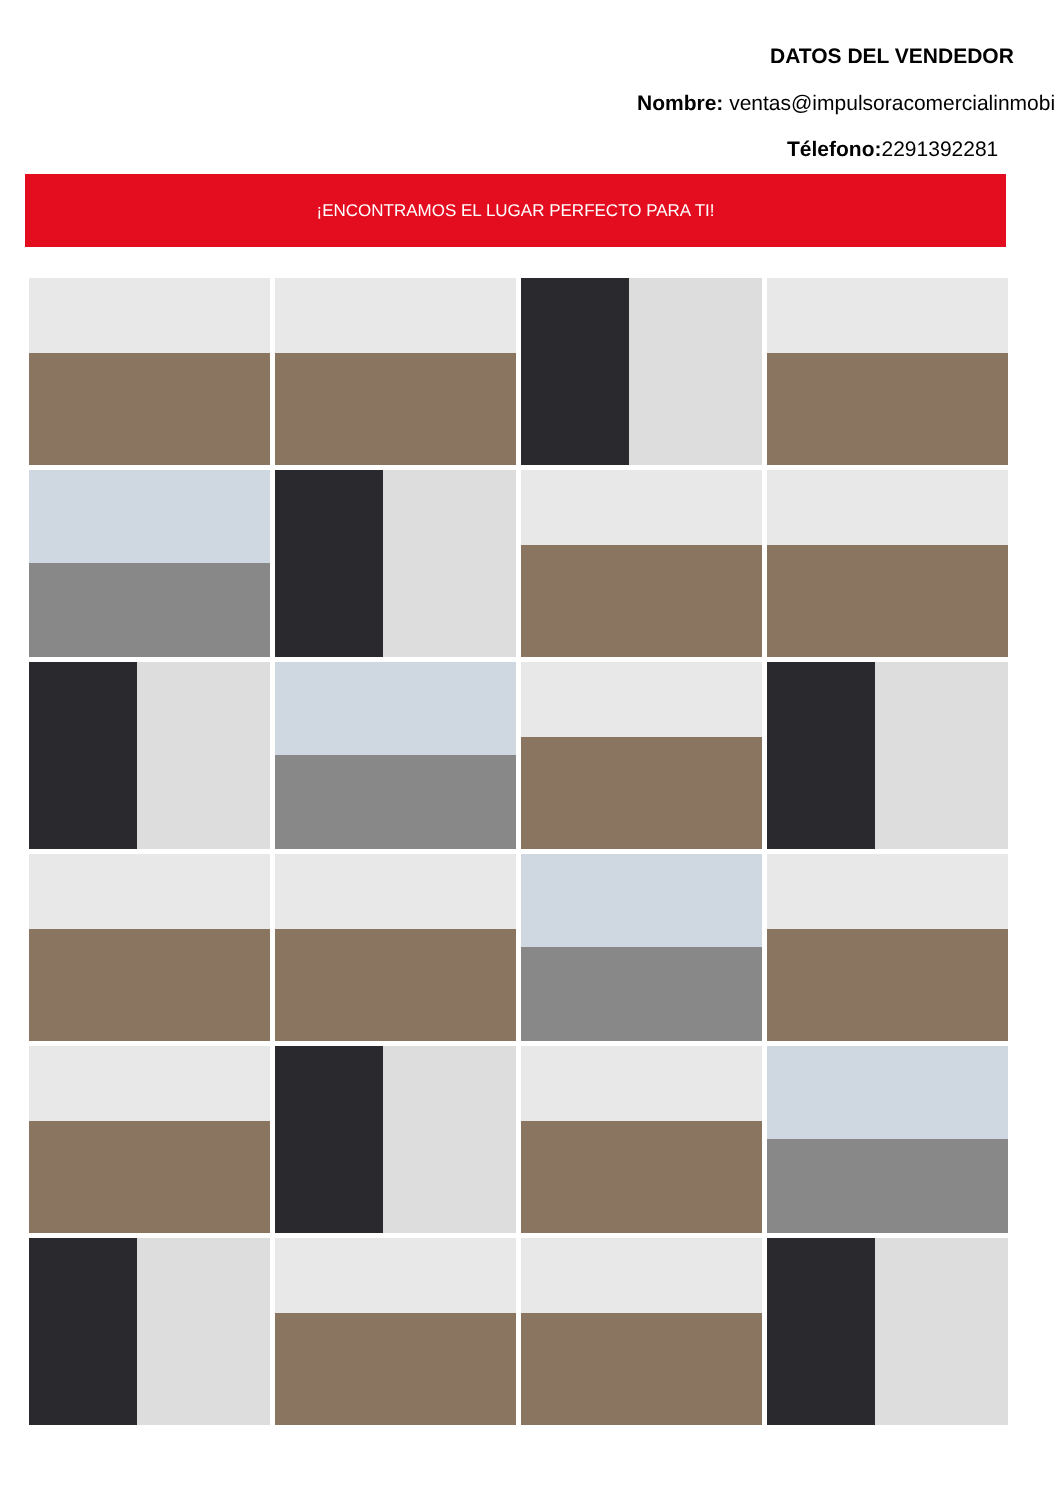DATOS DEL VENDEDOR
Nombre: ventas@impulsoracomercialinmobi
Télefono: 2291392281
¡ENCONTRAMOS EL LUGAR PERFECTO PARA TI!